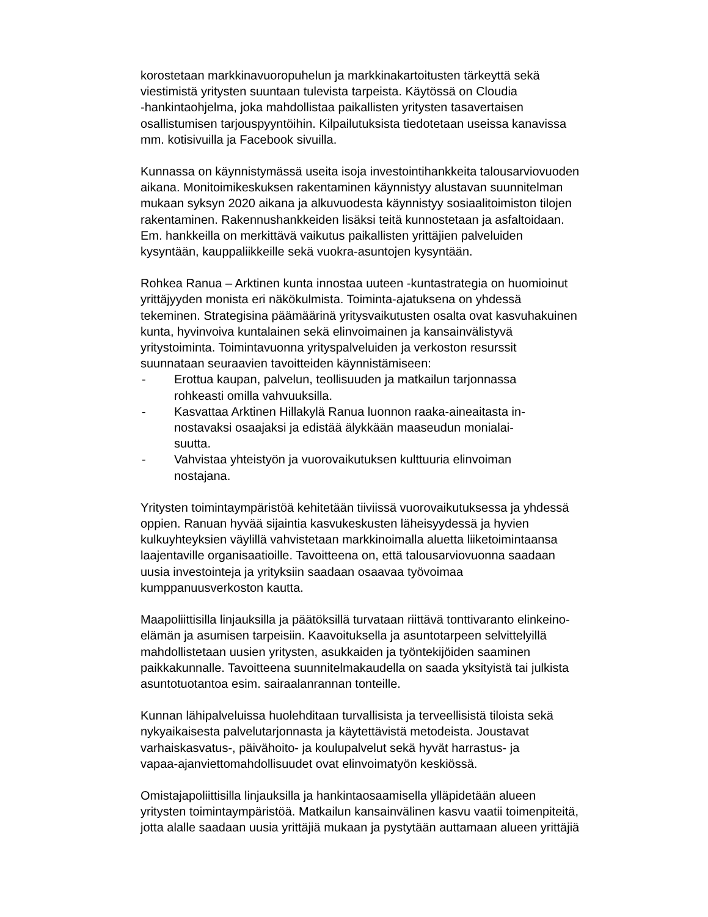korostetaan markkinavuoropuhelun ja markkinakartoitusten tärkeyttä sekä viestimistä yritysten suuntaan tulevista tarpeista. Käytössä on Cloudia -hankintaohjelma, joka mahdollistaa paikallisten yritysten tasavertaisen osallistumisen tarjouspyyntöihin. Kilpailutuksista tiedotetaan useissa kanavissa mm. kotisivuilla ja Facebook sivuilla.
Kunnassa on käynnistymässä useita isoja investointihankkeita talousarviovuoden aikana. Monitoimikeskuksen rakentaminen käynnistyy alustavan suunnitelman mukaan syksyn 2020 aikana ja alkuvuodesta käynnistyy sosiaalitoimiston tilojen rakentaminen. Rakennushankkeiden lisäksi teitä kunnostetaan ja asfaltoidaan. Em. hankkeilla on merkittävä vaikutus paikallisten yrittäjien palveluiden kysyntään, kauppaliikkeille sekä vuokra-asuntojen kysyntään.
Rohkea Ranua – Arktinen kunta innostaa uuteen -kuntastrategia on huomioinut yrittäjyyden monista eri näkökulmista. Toiminta-ajatuksena on yhdessä tekeminen. Strategisina päämäärinä yritysvaikutusten osalta ovat kasvuhakuinen kunta, hyvinvoiva kuntalainen sekä elinvoimainen ja kansainvälistyvä yritystoiminta. Toimintavuonna yrityspalveluiden ja verkoston resurssit suunnataan seuraavien tavoitteiden käynnistämiseen:
- Erottua kaupan, palvelun, teollisuuden ja matkailun tarjonnassa
rohkeasti omilla vahvuuksilla.
- Kasvattaa Arktinen Hillakylä Ranua luonnon raaka-aineaitasta in-
nostavaksi osaajaksi ja edistää älykkään maaseudun monialai-
suutta.
- Vahvistaa yhteistyön ja vuorovaikutuksen kulttuuria elinvoiman
nostajana.
Yritysten toimintaympäristöä kehitetään tiiviissä vuorovaikutuksessa ja yhdessä oppien. Ranuan hyvää sijaintia kasvukeskusten läheisyydessä ja hyvien kulkuyhteyksien väylillä vahvistetaan markkinoimalla aluetta liiketoimintaansa laajentaville organisaatioille. Tavoitteena on, että talousarviovuonna saadaan uusia investointeja ja yrityksiin saadaan osaavaa työvoimaa kumppanuusverkoston kautta.
Maapoliittisilla linjauksilla ja päätöksillä turvataan riittävä tonttivaranto elinkeino- elämän ja asumisen tarpeisiin. Kaavoituksella ja asuntotarpeen selvittelyillä mahdollistetaan uusien yritysten, asukkaiden ja työntekijöiden saaminen paikkakunnalle. Tavoitteena suunnitelmakaudella on saada yksityistä tai julkista asuntotuotantoa esim. sairaalanrannan tonteille.
Kunnan lähipalveluissa huolehditaan turvallisista ja terveellisistä tiloista sekä nykyaikaisesta palvelutarjonnasta ja käytettävistä metodeista. Joustavat varhaiskasvatus-, päivähoito- ja koulupalvelut sekä hyvät harrastus- ja vapaa-ajanviettomahdollisuudet ovat elinvoimatyön keskiössä.
Omistajapoliittisilla linjauksilla ja hankintaosaamisella ylläpidetään alueen yritysten toimintaympäristöä. Matkailun kansainvälinen kasvu vaatii toimenpiteitä, jotta alalle saadaan uusia yrittäjiä mukaan ja pystytään auttamaan alueen yrittäjiä